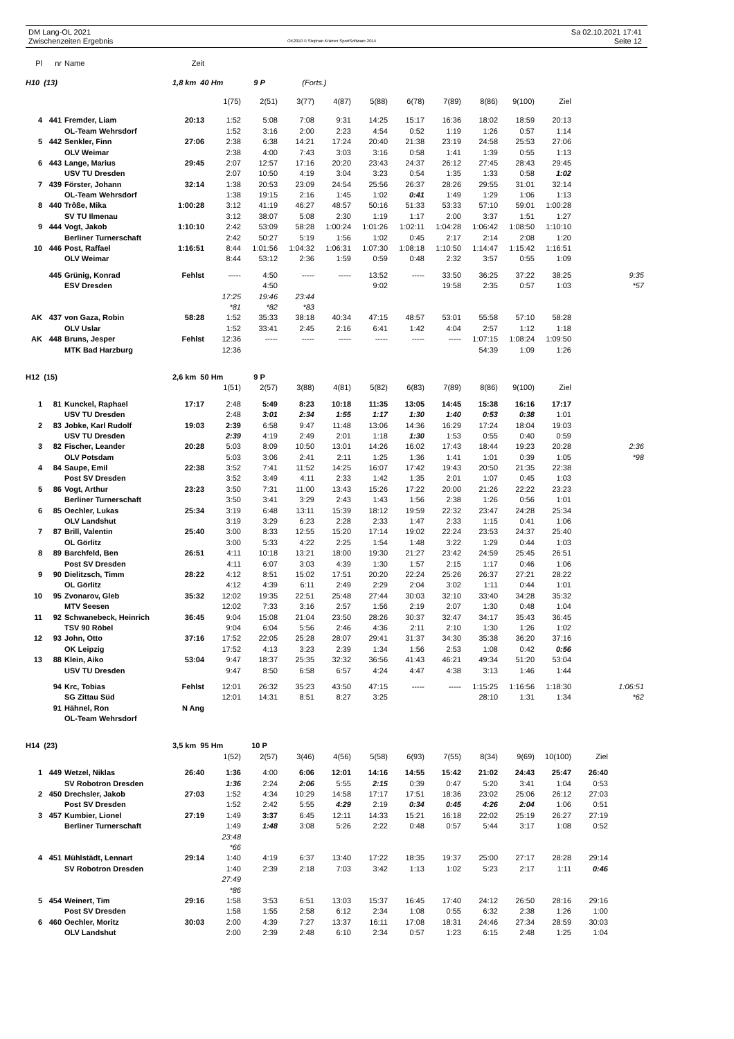DM Lang-OL 2021
Zwischenzeiten Ergebnis
OE2010 © Stephan Krämer SportSoftware 2014
Sa 02.10.2021 17:41
Seite 12
| Pl | nr | Name | Zeit | | | | | | | | | | | | |
| H10 (13) | | | 1,8 km 40 Hm | | 9 P | (Forts.) | | | | | | | | | |
| | | | | 1(75) | 2(51) | 3(77) | 4(87) | 5(88) | 6(78) | 7(89) | 8(86) | 9(100) | Ziel | | |
| 4 | 441 | Fremder, Liam | 20:13 | 1:52 | 5:08 | 7:08 | 9:31 | 14:25 | 15:17 | 16:36 | 18:02 | 18:59 | 20:13 | | |
| | | OL-Team Wehrsdorf | | 1:52 | 3:16 | 2:00 | 2:23 | 4:54 | 0:52 | 1:19 | 1:26 | 0:57 | 1:14 | | |
| 5 | 442 | Senkler, Finn | 27:06 | 2:38 | 6:38 | 14:21 | 17:24 | 20:40 | 21:38 | 23:19 | 24:58 | 25:53 | 27:06 | | |
| | | OLV Weimar | | 2:38 | 4:00 | 7:43 | 3:03 | 3:16 | 0:58 | 1:41 | 1:39 | 0:55 | 1:13 | | |
| 6 | 443 | Lange, Marius | 29:45 | 2:07 | 12:57 | 17:16 | 20:20 | 23:43 | 24:37 | 26:12 | 27:45 | 28:43 | 29:45 | | |
| | | USV TU Dresden | | 2:07 | 10:50 | 4:19 | 3:04 | 3:23 | 0:54 | 1:35 | 1:33 | 0:58 | 1:02 | | |
| 7 | 439 | Förster, Johann | 32:14 | 1:38 | 20:53 | 23:09 | 24:54 | 25:56 | 26:37 | 28:26 | 29:55 | 31:01 | 32:14 | | |
| | | OL-Team Wehrsdorf | | 1:38 | 19:15 | 2:16 | 1:45 | 1:02 | 0:41 | 1:49 | 1:29 | 1:06 | 1:13 | | |
| 8 | 440 | Trôße, Mika | 1:00:28 | 3:12 | 41:19 | 46:27 | 48:57 | 50:16 | 51:33 | 53:33 | 57:10 | 59:01 | 1:00:28 | | |
| | | SV TU Ilmenau | | 3:12 | 38:07 | 5:08 | 2:30 | 1:19 | 1:17 | 2:00 | 3:37 | 1:51 | 1:27 | | |
| 9 | 444 | Vogt, Jakob | 1:10:10 | 2:42 | 53:09 | 58:28 | 1:00:24 | 1:01:26 | 1:02:11 | 1:04:28 | 1:06:42 | 1:08:50 | 1:10:10 | | |
| | | Berliner Turnerschaft | | 2:42 | 50:27 | 5:19 | 1:56 | 1:02 | 0:45 | 2:17 | 2:14 | 2:08 | 1:20 | | |
| 10 | 446 | Post, Raffael | 1:16:51 | 8:44 | 1:01:56 | 1:04:32 | 1:06:31 | 1:07:30 | 1:08:18 | 1:10:50 | 1:14:47 | 1:15:42 | 1:16:51 | | |
| | | OLV Weimar | | 8:44 | 53:12 | 2:36 | 1:59 | 0:59 | 0:48 | 2:32 | 3:57 | 0:55 | 1:09 | | |
| | 445 | Grünig, Konrad | Fehlst | ----- | 4:50 | ----- | ----- | 13:52 | ----- | 33:50 | 36:25 | 37:22 | 38:25 | | 9:35 |
| | | ESV Dresden | | | 4:50 | | | 9:02 | | 19:58 | 2:35 | 0:57 | 1:03 | | *57 |
| | | | | 17:25 | 19:46 | 23:44 | | | | | | | | | |
| | | | | *81 | *82 | *83 | | | | | | | | | |
| AK | 437 | von Gaza, Robin | 58:28 | 1:52 | 35:33 | 38:18 | 40:34 | 47:15 | 48:57 | 53:01 | 55:58 | 57:10 | 58:28 | | |
| | | OLV Uslar | | 1:52 | 33:41 | 2:45 | 2:16 | 6:41 | 1:42 | 4:04 | 2:57 | 1:12 | 1:18 | | |
| AK | 448 | Bruns, Jesper | Fehlst | 12:36 | ----- | ----- | ----- | ----- | ----- | ----- | 1:07:15 | 1:08:24 | 1:09:50 | | |
| | | MTK Bad Harzburg | | 12:36 | | | | | | | 54:39 | 1:09 | 1:26 | | |
| H12 (15) | | | 2,6 km 50 Hm | | 9 P | | | | | | | | | | |
| | | | | 1(51) | 2(57) | 3(88) | 4(81) | 5(82) | 6(83) | 7(89) | 8(86) | 9(100) | Ziel | | |
| 1 | 81 | Kunckel, Raphael | 17:17 | 2:48 | 5:49 | 8:23 | 10:18 | 11:35 | 13:05 | 14:45 | 15:38 | 16:16 | 17:17 | | |
| | | USV TU Dresden | | 2:48 | 3:01 | 2:34 | 1:55 | 1:17 | 1:30 | 1:40 | 0:53 | 0:38 | 1:01 | | |
| 2 | 83 | Jobke, Karl Rudolf | 19:03 | 2:39 | 6:58 | 9:47 | 11:48 | 13:06 | 14:36 | 16:29 | 17:24 | 18:04 | 19:03 | | |
| | | USV TU Dresden | | 2:39 | 4:19 | 2:49 | 2:01 | 1:18 | 1:30 | 1:53 | 0:55 | 0:40 | 0:59 | | |
| 3 | 82 | Fischer, Leander | 20:28 | 5:03 | 8:09 | 10:50 | 13:01 | 14:26 | 16:02 | 17:43 | 18:44 | 19:23 | 20:28 | | 2:36 |
| | | OLV Potsdam | | 5:03 | 3:06 | 2:41 | 2:11 | 1:25 | 1:36 | 1:41 | 1:01 | 0:39 | 1:05 | | *98 |
| 4 | 84 | Saupe, Emil | 22:38 | 3:52 | 7:41 | 11:52 | 14:25 | 16:07 | 17:42 | 19:43 | 20:50 | 21:35 | 22:38 | | |
| | | Post SV Dresden | | 3:52 | 3:49 | 4:11 | 2:33 | 1:42 | 1:35 | 2:01 | 1:07 | 0:45 | 1:03 | | |
| 5 | 86 | Vogt, Arthur | 23:23 | 3:50 | 7:31 | 11:00 | 13:43 | 15:26 | 17:22 | 20:00 | 21:26 | 22:22 | 23:23 | | |
| | | Berliner Turnerschaft | | 3:50 | 3:41 | 3:29 | 2:43 | 1:43 | 1:56 | 2:38 | 1:26 | 0:56 | 1:01 | | |
| 6 | 85 | Oechler, Lukas | 25:34 | 3:19 | 6:48 | 13:11 | 15:39 | 18:12 | 19:59 | 22:32 | 23:47 | 24:28 | 25:34 | | |
| | | OLV Landshut | | 3:19 | 3:29 | 6:23 | 2:28 | 2:33 | 1:47 | 2:33 | 1:15 | 0:41 | 1:06 | | |
| 7 | 87 | Brill, Valentin | 25:40 | 3:00 | 8:33 | 12:55 | 15:20 | 17:14 | 19:02 | 22:24 | 23:53 | 24:37 | 25:40 | | |
| | | OL Görlitz | | 3:00 | 5:33 | 4:22 | 2:25 | 1:54 | 1:48 | 3:22 | 1:29 | 0:44 | 1:03 | | |
| 8 | 89 | Barchfeld, Ben | 26:51 | 4:11 | 10:18 | 13:21 | 18:00 | 19:30 | 21:27 | 23:42 | 24:59 | 25:45 | 26:51 | | |
| | | Post SV Dresden | | 4:11 | 6:07 | 3:03 | 4:39 | 1:30 | 1:57 | 2:15 | 1:17 | 0:46 | 1:06 | | |
| 9 | 90 | Dielitzsch, Timm | 28:22 | 4:12 | 8:51 | 15:02 | 17:51 | 20:20 | 22:24 | 25:26 | 26:37 | 27:21 | 28:22 | | |
| | | OL Görlitz | | 4:12 | 4:39 | 6:11 | 2:49 | 2:29 | 2:04 | 3:02 | 1:11 | 0:44 | 1:01 | | |
| 10 | 95 | Zvonarov, Gleb | 35:32 | 12:02 | 19:35 | 22:51 | 25:48 | 27:44 | 30:03 | 32:10 | 33:40 | 34:28 | 35:32 | | |
| | | MTV Seesen | | 12:02 | 7:33 | 3:16 | 2:57 | 1:56 | 2:19 | 2:07 | 1:30 | 0:48 | 1:04 | | |
| 11 | 92 | Schwanebeck, Heinrich | 36:45 | 9:04 | 15:08 | 21:04 | 23:50 | 28:26 | 30:37 | 32:47 | 34:17 | 35:43 | 36:45 | | |
| | | TSV 90 Röbel | | 9:04 | 6:04 | 5:56 | 2:46 | 4:36 | 2:11 | 2:10 | 1:30 | 1:26 | 1:02 | | |
| 12 | 93 | John, Otto | 37:16 | 17:52 | 22:05 | 25:28 | 28:07 | 29:41 | 31:37 | 34:30 | 35:38 | 36:20 | 37:16 | | |
| | | OK Leipzig | | 17:52 | 4:13 | 3:23 | 2:39 | 1:34 | 1:56 | 2:53 | 1:08 | 0:42 | 0:56 | | |
| 13 | 88 | Klein, Aiko | 53:04 | 9:47 | 18:37 | 25:35 | 32:32 | 36:56 | 41:43 | 46:21 | 49:34 | 51:20 | 53:04 | | |
| | | USV TU Dresden | | 9:47 | 8:50 | 6:58 | 6:57 | 4:24 | 4:47 | 4:38 | 3:13 | 1:46 | 1:44 | | |
| | 94 | Krc, Tobias | Fehlst | 12:01 | 26:32 | 35:23 | 43:50 | 47:15 | ----- | ----- | 1:15:25 | 1:16:56 | 1:18:30 | | 1:06:51 |
| | | SG Zittau Süd | | 12:01 | 14:31 | 8:51 | 8:27 | 3:25 | | | 28:10 | 1:31 | 1:34 | | *62 |
| | 91 | Hähnel, Ron | N Ang | | | | | | | | | | | | |
| | | OL-Team Wehrsdorf | | | | | | | | | | | | | |
| H14 (23) | | | 3,5 km 95 Hm | | 10 P | | | | | | | | | | |
| | | | | 1(52) | 2(57) | 3(46) | 4(56) | 5(58) | 6(93) | 7(55) | 8(34) | 9(69) | 10(100) | Ziel | |
| 1 | 449 | Wetzel, Niklas | 26:40 | 1:36 | 4:00 | 6:06 | 12:01 | 14:16 | 14:55 | 15:42 | 21:02 | 24:43 | 25:47 | 26:40 | |
| | | SV Robotron Dresden | | 1:36 | 2:24 | 2:06 | 5:55 | 2:15 | 0:39 | 0:47 | 5:20 | 3:41 | 1:04 | 0:53 | |
| 2 | 450 | Drechsler, Jakob | 27:03 | 1:52 | 4:34 | 10:29 | 14:58 | 17:17 | 17:51 | 18:36 | 23:02 | 25:06 | 26:12 | 27:03 | |
| | | Post SV Dresden | | 1:52 | 2:42 | 5:55 | 4:29 | 2:19 | 0:34 | 0:45 | 4:26 | 2:04 | 1:06 | 0:51 | |
| 3 | 457 | Kumbier, Lionel | 27:19 | 1:49 | 3:37 | 6:45 | 12:11 | 14:33 | 15:21 | 16:18 | 22:02 | 25:19 | 26:27 | 27:19 | |
| | | Berliner Turnerschaft | | 1:49 | 1:48 | 3:08 | 5:26 | 2:22 | 0:48 | 0:57 | 5:44 | 3:17 | 1:08 | 0:52 | |
| | | | | 23:48 | | | | | | | | | | | |
| | | | | *66 | | | | | | | | | | | |
| 4 | 451 | Mühlstädt, Lennart | 29:14 | 1:40 | 4:19 | 6:37 | 13:40 | 17:22 | 18:35 | 19:37 | 25:00 | 27:17 | 28:28 | 29:14 | |
| | | SV Robotron Dresden | | 1:40 | 2:39 | 2:18 | 7:03 | 3:42 | 1:13 | 1:02 | 5:23 | 2:17 | 1:11 | 0:46 | |
| | | | | 27:49 | | | | | | | | | | | |
| | | | | *86 | | | | | | | | | | | |
| 5 | 454 | Weinert, Tim | 29:16 | 1:58 | 3:53 | 6:51 | 13:03 | 15:37 | 16:45 | 17:40 | 24:12 | 26:50 | 28:16 | 29:16 | |
| | | Post SV Dresden | | 1:58 | 1:55 | 2:58 | 6:12 | 2:34 | 1:08 | 0:55 | 6:32 | 2:38 | 1:26 | 1:00 | |
| 6 | 460 | Oechler, Moritz | 30:03 | 2:00 | 4:39 | 7:27 | 13:37 | 16:11 | 17:08 | 18:31 | 24:46 | 27:34 | 28:59 | 30:03 | |
| | | OLV Landshut | | 2:00 | 2:39 | 2:48 | 6:10 | 2:34 | 0:57 | 1:23 | 6:15 | 2:48 | 1:25 | 1:04 | |